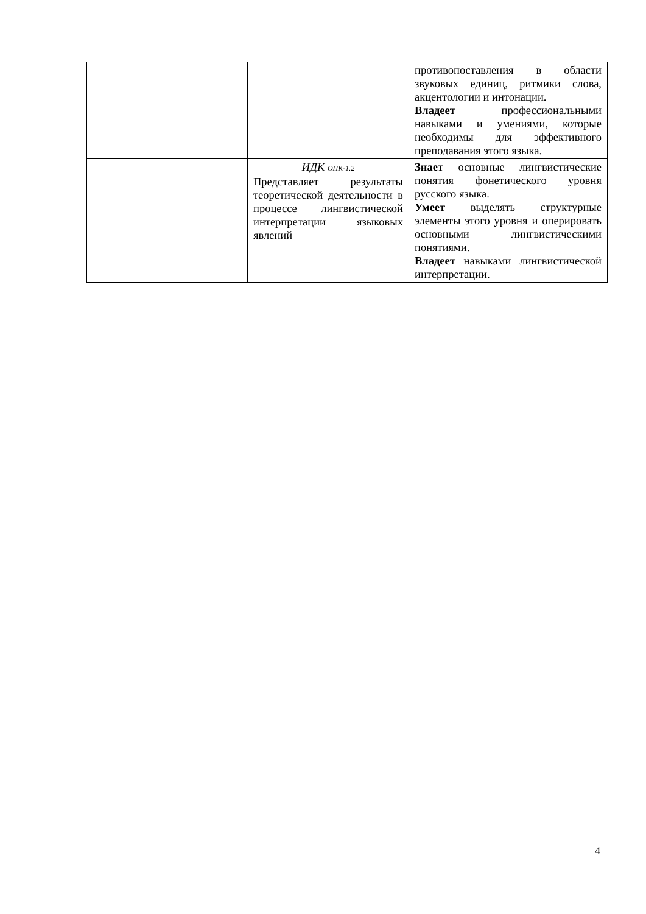| | | противопоставления в области звуковых единиц, ритмики слова, акцентологии и интонации. Владеет профессиональными навыками и умениями, которые необходимы для эффективного преподавания этого языка. |
| | ИДК ОПК-1.2 Представляет результаты теоретической деятельности в процессе лингвистической интерпретации языковых явлений | Знает основные лингвистические понятия фонетического уровня русского языка. Умеет выделять структурные элементы этого уровня и оперировать основными лингвистическими понятиями. Владеет навыками лингвистической интерпретации. |
4